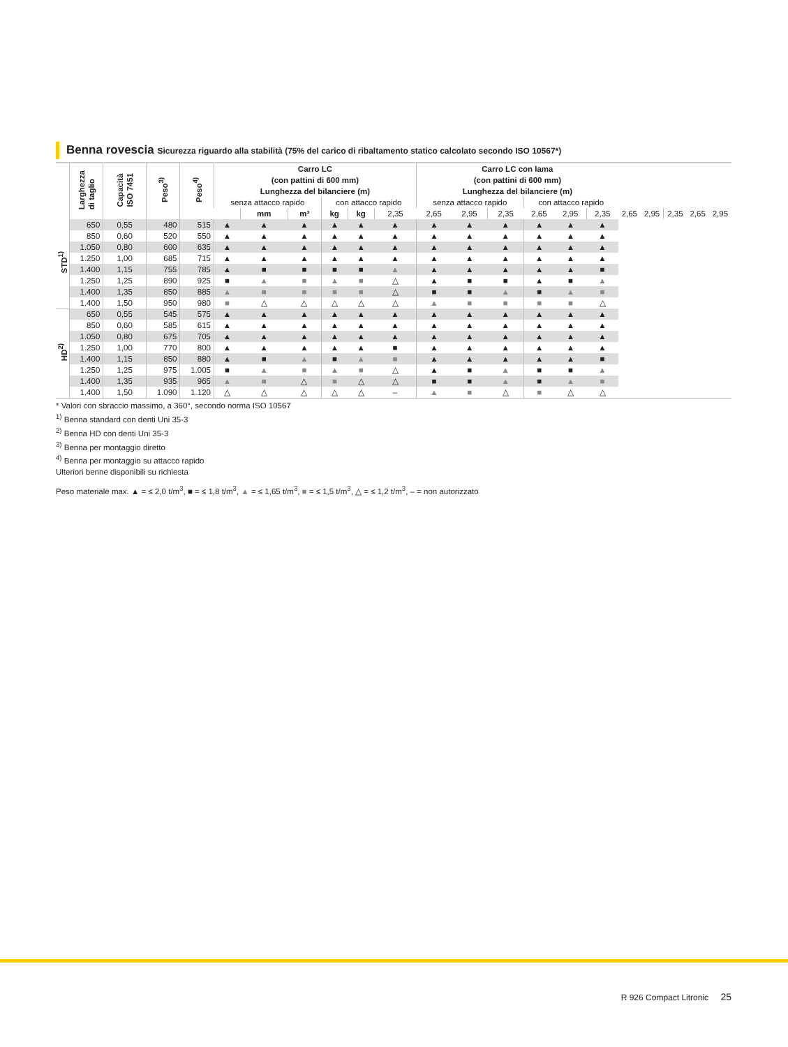Benna rovescia Sicurezza riguardo alla stabilità (75% del carico di ribaltamento statico calcolato secondo ISO 10567*)
| | Larghezza di taglio | Capacità ISO 7451 | Peso<sup>3)</sup> | Peso<sup>4)</sup> | Carro LC (con pattini di 600 mm) | | | | | | Carro LC con lama (con pattini di 600 mm) | | | | | | | | | | |
| --- | --- | --- | --- | --- | --- | --- | --- | --- | --- | --- | --- | --- | --- | --- | --- | --- | --- | --- | --- | --- | --- |
| | | | | | Lunghezza del bilanciere (m) | | | | | | Lunghezza del bilanciere (m) | | | | | | | | | | |
| | | | | | senza attacco rapido | | | con attacco rapido | | | senza attacco rapido | | | con attacco rapido | | | | | | | |
| | | | | | | mm | m³ | kg | kg | 2,35 | 2,65 | 2,95 | 2,35 | 2,65 | 2,95 | 2,35 | 2,65 | 2,95 | 2,35 | 2,65 | 2,95 |
| STD<sup>1)</sup> | 650 | 0,55 | 480 | 515 | ▲ | ▲ | ▲ | ▲ | ▲ | ▲ | ▲ | ▲ | ▲ | ▲ | ▲ | ▲ | | | | | |
| | 850 | 0,60 | 520 | 550 | ▲ | ▲ | ▲ | ▲ | ▲ | ▲ | ▲ | ▲ | ▲ | ▲ | ▲ | ▲ | | | | | |
| | 1.050 | 0,80 | 600 | 635 | ▲ | ▲ | ▲ | ▲ | ▲ | ▲ | ▲ | ▲ | ▲ | ▲ | ▲ | ▲ | | | | | |
| | 1.250 | 1,00 | 685 | 715 | ▲ | ▲ | ▲ | ▲ | ▲ | ▲ | ▲ | ▲ | ▲ | ▲ | ▲ | ▲ | | | | | |
| | 1.400 | 1,15 | 755 | 785 | ▲ | ■ | ■ | ■ | ■ | ▲ | ▲ | ▲ | ▲ | ▲ | ▲ | ■ | | | | | |
| | 1.250 | 1,25 | 890 | 925 | ■ | ▲ | ■ | ▲ | ■ | △ | ▲ | ■ | ■ | ▲ | ■ | ▲ | | | | | |
| | 1.400 | 1,35 | 850 | 885 | ▲ | ■ | ■ | ■ | ■ | △ | ■ | ■ | ▲ | ■ | ▲ | ■ | | | | | |
| | 1.400 | 1,50 | 950 | 980 | ■ | △ | △ | △ | △ | △ | ▲ | ■ | ■ | ■ | ■ | △ | | | | | |
| HD<sup>2)</sup> | 650 | 0,55 | 545 | 575 | ▲ | ▲ | ▲ | ▲ | ▲ | ▲ | ▲ | ▲ | ▲ | ▲ | ▲ | ▲ | | | | | |
| | 850 | 0,60 | 585 | 615 | ▲ | ▲ | ▲ | ▲ | ▲ | ▲ | ▲ | ▲ | ▲ | ▲ | ▲ | ▲ | | | | | |
| | 1.050 | 0,80 | 675 | 705 | ▲ | ▲ | ▲ | ▲ | ▲ | ▲ | ▲ | ▲ | ▲ | ▲ | ▲ | ▲ | | | | | |
| | 1.250 | 1,00 | 770 | 800 | ▲ | ▲ | ▲ | ▲ | ▲ | ■ | ▲ | ▲ | ▲ | ▲ | ▲ | ▲ | | | | | |
| | 1.400 | 1,15 | 850 | 880 | ▲ | ■ | ▲ | ■ | ▲ | ■ | ▲ | ▲ | ▲ | ▲ | ▲ | ■ | | | | | |
| | 1.250 | 1,25 | 975 | 1.005 | ■ | ▲ | ■ | ▲ | ■ | △ | ▲ | ■ | ▲ | ■ | ■ | ▲ | | | | | |
| | 1.400 | 1,35 | 935 | 965 | ▲ | ■ | △ | ■ | △ | △ | ■ | ■ | ▲ | ■ | ▲ | ■ | | | | | |
| | 1.400 | 1,50 | 1.090 | 1.120 | △ | △ | △ | △ | △ | – | ▲ | ■ | △ | ■ | △ | △ | | | | | |
* Valori con sbraccio massimo, a 360°, secondo norma ISO 10567
<sup>1)</sup> Benna standard con denti Uni 35-3
<sup>2)</sup> Benna HD con denti Uni 35-3
<sup>3)</sup> Benna per montaggio diretto
<sup>4)</sup> Benna per montaggio su attacco rapido
Ulteriori benne disponibili su richiesta
Peso materiale max. ▲ = ≤ 2,0 t/m<sup>3</sup>, ■ = ≤ 1,8 t/m<sup>3</sup>, ▲ = ≤ 1,65 t/m<sup>3</sup>, ■ = ≤ 1,5 t/m<sup>3</sup>, △ = ≤ 1,2 t/m<sup>3</sup>, – = non autorizzato
R 926 Compact Litronic 25